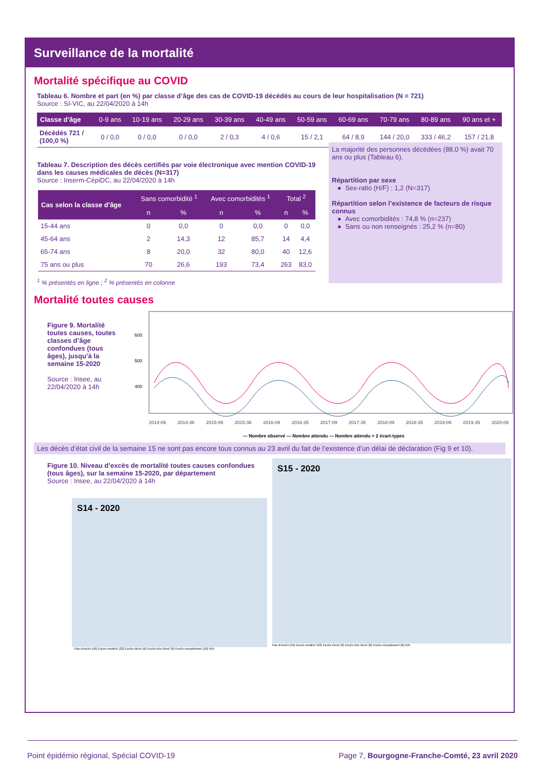Surveillance de la mortalité
Mortalité spécifique au COVID
Tableau 6. Nombre et part (en %) par classe d’âge des cas de COVID-19 décédés au cours de leur hospitalisation (N = 721)
Source : SI-VIC, au 22/04/2020 à 14h
| Classe d’âge | 0-9 ans | 10-19 ans | 20-29 ans | 30-39 ans | 40-49 ans | 50-59 ans | 60-69 ans | 70-79 ans | 80-89 ans | 90 ans et + |
| --- | --- | --- | --- | --- | --- | --- | --- | --- | --- | --- |
| Décédés 721 / (100,0 %) | 0 / 0,0 | 0 / 0,0 | 0 / 0,0 | 2 / 0,3 | 4 / 0,6 | 15 / 2,1 | 64 / 8,9 | 144 / 20,0 | 333 / 46,2 | 157 / 21,8 |
La majorité des personnes décédées (88,0 %) avait 70 ans ou plus (Tableau 6).
Répartition par sexe
● Sex-ratio (H/F) : 1,2 (N=317)
Répartition selon l’existence de facteurs de risque connus
● Avec comorbidités : 74,8 % (n=237)
● Sans ou non renseignés : 25,2 % (n=80)
Tableau 7. Description des décès certifiés par voie électronique avec mention COVID-19 dans les causes médicales de décès (N=317)
Source : Inserm-CépiDC, au 22/04/2020 à 14h
| Cas selon la classe d'âge | Sans comorbidité <sup>1</sup> | | Avec comorbidités <sup>1</sup> | | Total <sup>2</sup> | |
| --- | --- | --- | --- | --- | --- | --- |
| | n | % | n | % | n | % |
| 15-44 ans | 0 | 0,0 | 0 | 0,0 | 0 | 0,0 |
| 45-64 ans | 2 | 14,3 | 12 | 85,7 | 14 | 4,4 |
| 65-74 ans | 8 | 20,0 | 32 | 80,0 | 40 | 12,6 |
| 75 ans ou plus | 70 | 26,6 | 193 | 73,4 | 263 | 83,0 |
<sup>1</sup> % présentés en ligne ; <sup>2</sup> % présentés en colonne
Mortalité toutes causes
Figure 9. Mortalité toutes causes, toutes classes d’âge confondues (tous âges), jusqu’à la semaine 15-2020
Source : Insee, au 22/04/2020 à 14h
600
500
400
2014-09 2014-36 2015-09 2015-36 2016-09 2016-35 2017-09 2017-35 2018-09 2018-35 2019-09 2019-35 2020-09
— Nombre observé — Nombre attendu — Nombre attendu + 2 écart-types
Les décès d’état civil de la semaine 15 ne sont pas encore tous connus au 23 avril du fait de l’existence d’un délai de déclaration (Fig 9 et 10).
Figure 10. Niveau d’excès de mortalité toutes causes confondues (tous âges), sur la semaine 15-2020, par département
Source : Insee, au 22/04/2020 à 14h
S14 - 2020
Pas d'excès (56) Excès modéré (22) Excès élevé (6) Excès très élevé (6) Excès exceptionnel (10) N/A
S15 - 2020
Pas d'excès (59) Excès modéré (23) Excès élevé (6) Excès très élevé (8) Excès exceptionnel (8) N/A
Point épidémio régional, Spécial COVID-19 Page 7, Bourgogne-Franche-Comté, 23 avril 2020